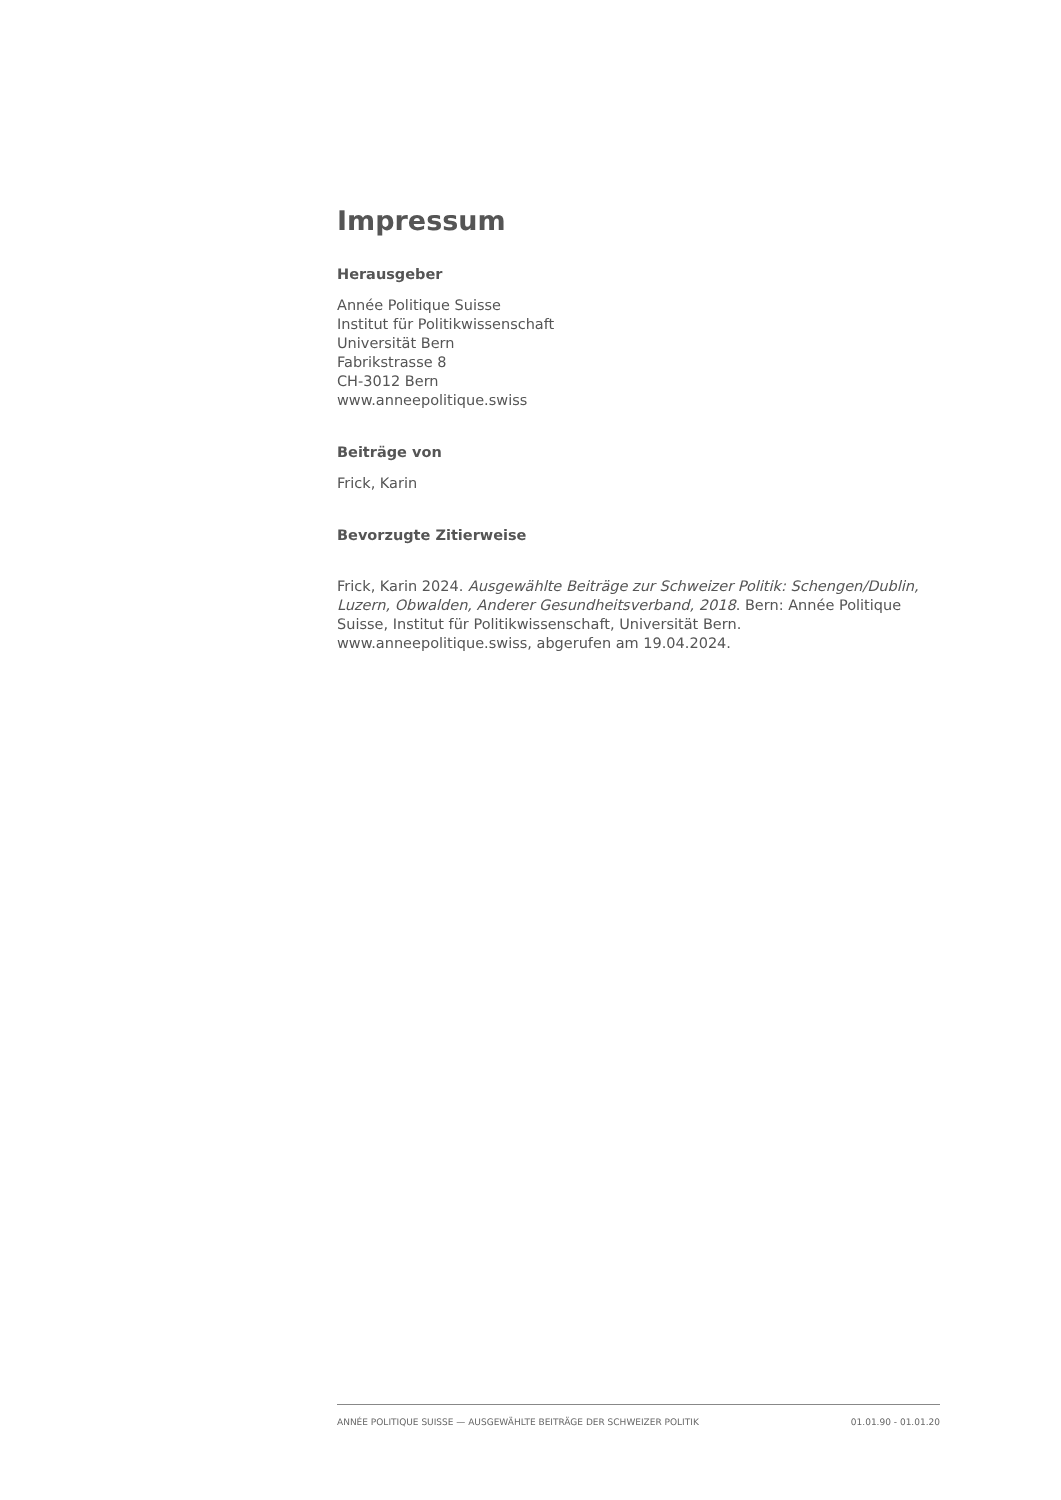Impressum
Herausgeber
Année Politique Suisse
Institut für Politikwissenschaft
Universität Bern
Fabrikstrasse 8
CH-3012 Bern
www.anneepolitique.swiss
Beiträge von
Frick, Karin
Bevorzugte Zitierweise
Frick, Karin 2024. Ausgewählte Beiträge zur Schweizer Politik: Schengen/Dublin, Luzern, Obwalden, Anderer Gesundheitsverband, 2018. Bern: Année Politique Suisse, Institut für Politikwissenschaft, Universität Bern. www.anneepolitique.swiss, abgerufen am 19.04.2024.
ANNÉE POLITIQUE SUISSE — AUSGEWÄHLTE BEITRÄGE DER SCHWEIZER POLITIK 01.01.90 - 01.01.20